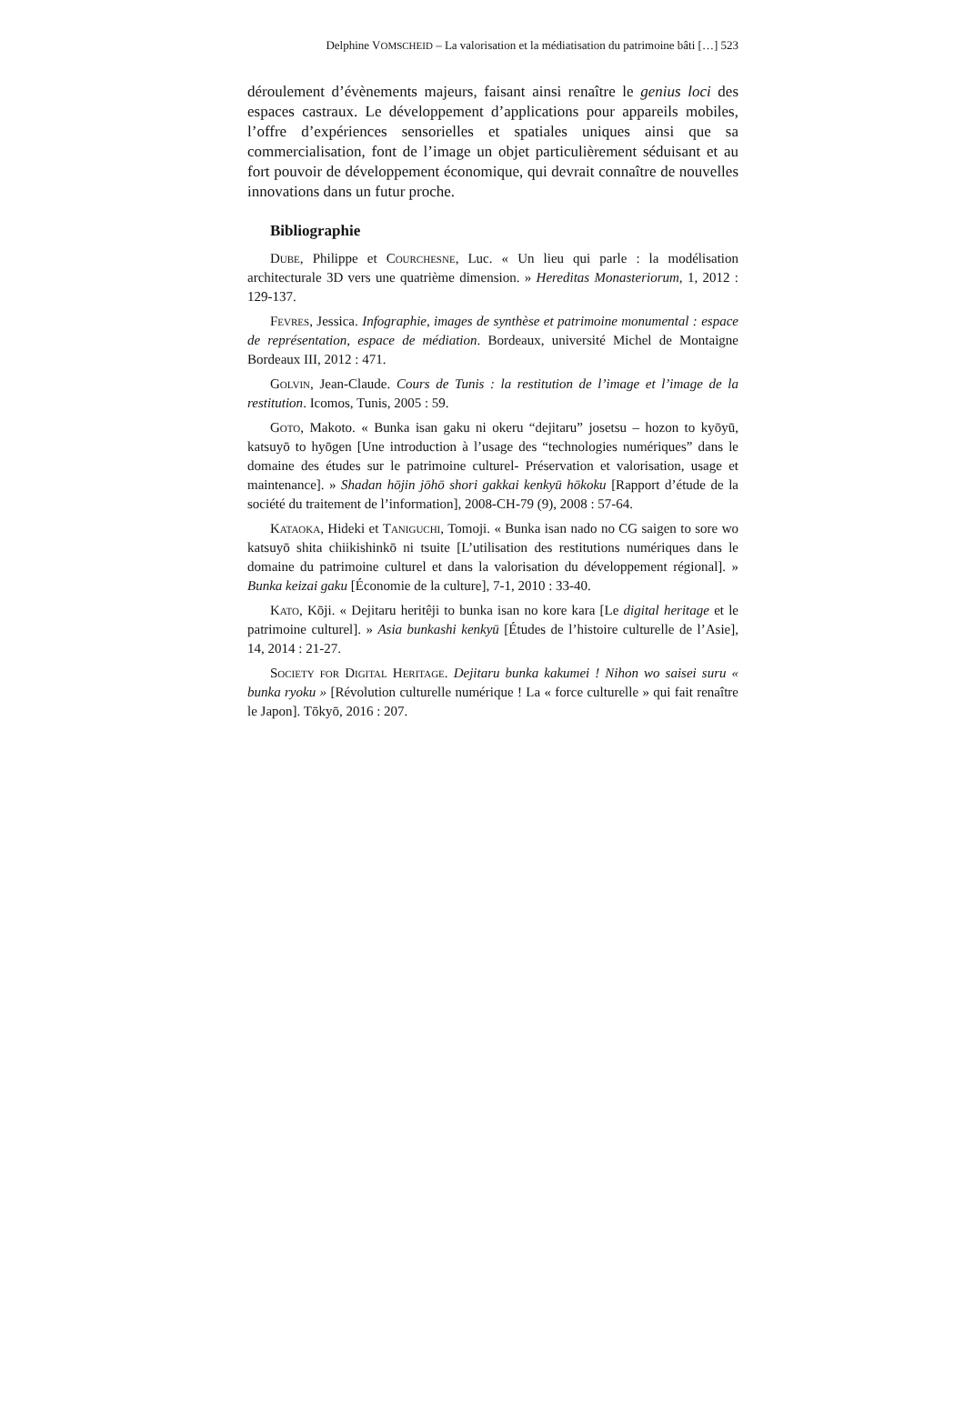Delphine VOMSCHEID – La valorisation et la médiatisation du patrimoine bâti […] 523
déroulement d’évènements majeurs, faisant ainsi renaître le genius loci des espaces castraux. Le développement d’applications pour appareils mobiles, l’offre d’expériences sensorielles et spatiales uniques ainsi que sa commercialisation, font de l’image un objet particulièrement séduisant et au fort pouvoir de développement économique, qui devrait connaître de nouvelles innovations dans un futur proche.
Bibliographie
Dube, Philippe et Courchesne, Luc. « Un lieu qui parle : la modélisation architecturale 3D vers une quatrième dimension. » Hereditas Monasteriorum, 1, 2012 : 129-137.
Fevres, Jessica. Infographie, images de synthèse et patrimoine monumental : espace de représentation, espace de médiation. Bordeaux, université Michel de Montaigne Bordeaux III, 2012 : 471.
Golvin, Jean-Claude. Cours de Tunis : la restitution de l’image et l’image de la restitution. Icomos, Tunis, 2005 : 59.
Goto, Makoto. « Bunka isan gaku ni okeru “dejitaru” josetsu – hozon to kyōyū, katsuyō to hyōgen [Une introduction à l’usage des “technologies numériques” dans le domaine des études sur le patrimoine culturel- Préservation et valorisation, usage et maintenance]. » Shadan hōjin jōhō shori gakkai kenkyū hōkoku [Rapport d’étude de la société du traitement de l’information], 2008-CH-79 (9), 2008 : 57-64.
Kataoka, Hideki et Taniguchi, Tomoji. « Bunka isan nado no CG saigen to sore wo katsuyō shita chiikishinkō ni tsuite [L’utilisation des restitutions numériques dans le domaine du patrimoine culturel et dans la valorisation du développement régional]. » Bunka keizai gaku [Économie de la culture], 7-1, 2010 : 33-40.
Kato, Kōji. « Dejitaru heritêji to bunka isan no kore kara [Le digital heritage et le patrimoine culturel]. » Asia bunkashi kenkyū [Études de l’histoire culturelle de l’Asie], 14, 2014 : 21-27.
Society for Digital Heritage. Dejitaru bunka kakumei ! Nihon wo saisei suru « bunka ryoku » [Révolution culturelle numérique ! La « force culturelle » qui fait renaître le Japon]. Tōkyō, 2016 : 207.